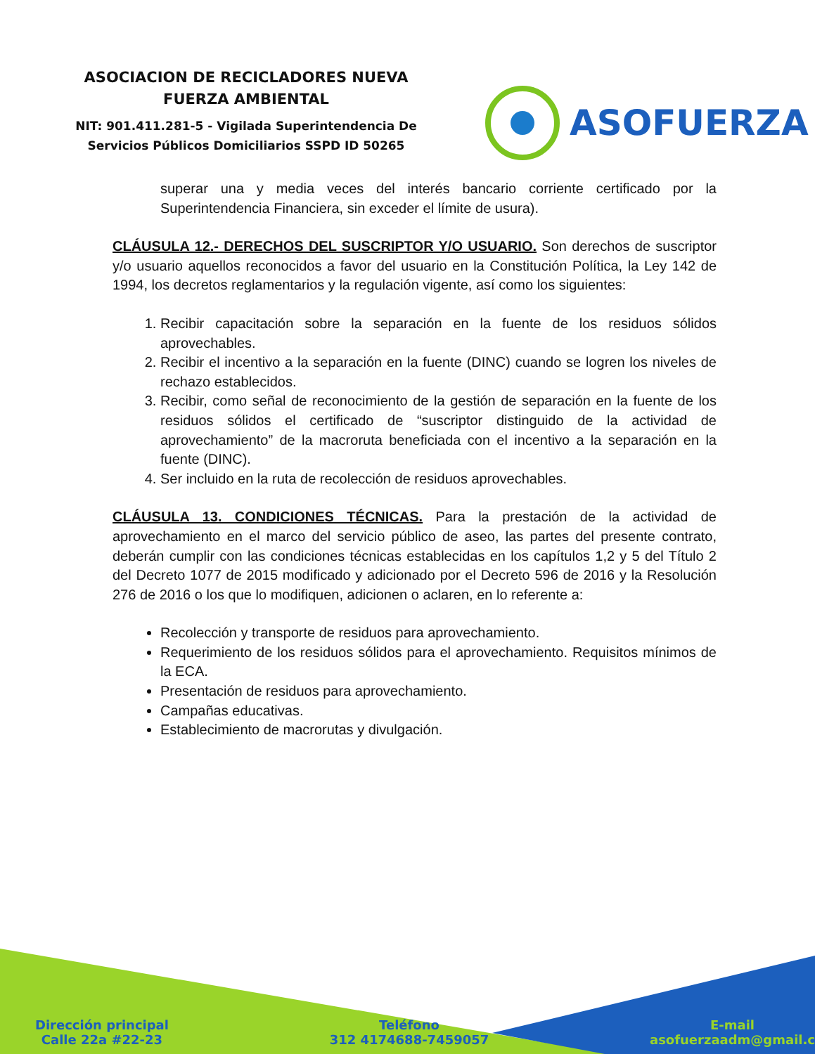ASOCIACION DE RECICLADORES NUEVA
FUERZA AMBIENTAL
NIT: 901.411.281-5 - Vigilada Superintendencia De Servicios Públicos Domiciliarios SSPD ID 50265
ASOFUERZA
superar una y media veces del interés bancario corriente certificado por la Superintendencia Financiera, sin exceder el límite de usura).
CLÁUSULA 12.- DERECHOS DEL SUSCRIPTOR Y/O USUARIO. Son derechos de suscriptor y/o usuario aquellos reconocidos a favor del usuario en la Constitución Política, la Ley 142 de 1994, los decretos reglamentarios y la regulación vigente, así como los siguientes:
1. Recibir capacitación sobre la separación en la fuente de los residuos sólidos aprovechables.
2. Recibir el incentivo a la separación en la fuente (DINC) cuando se logren los niveles de rechazo establecidos.
3. Recibir, como señal de reconocimiento de la gestión de separación en la fuente de los residuos sólidos el certificado de “suscriptor distinguido de la actividad de aprovechamiento” de la macroruta beneficiada con el incentivo a la separación en la fuente (DINC).
4. Ser incluido en la ruta de recolección de residuos aprovechables.
CLÁUSULA 13. CONDICIONES TÉCNICAS. Para la prestación de la actividad de aprovechamiento en el marco del servicio público de aseo, las partes del presente contrato, deberán cumplir con las condiciones técnicas establecidas en los capítulos 1,2 y 5 del Título 2 del Decreto 1077 de 2015 modificado y adicionado por el Decreto 596 de 2016 y la Resolución 276 de 2016 o los que lo modifiquen, adicionen o aclaren, en lo referente a:
Recolección y transporte de residuos para aprovechamiento.
Requerimiento de los residuos sólidos para el aprovechamiento. Requisitos mínimos de la ECA.
Presentación de residuos para aprovechamiento.
Campañas educativas.
Establecimiento de macrorutas y divulgación.
Dirección principal
Calle 22a #22-23
Teléfono
312 4174688-7459057
E-mail
asofuerzaadm@gmail.c